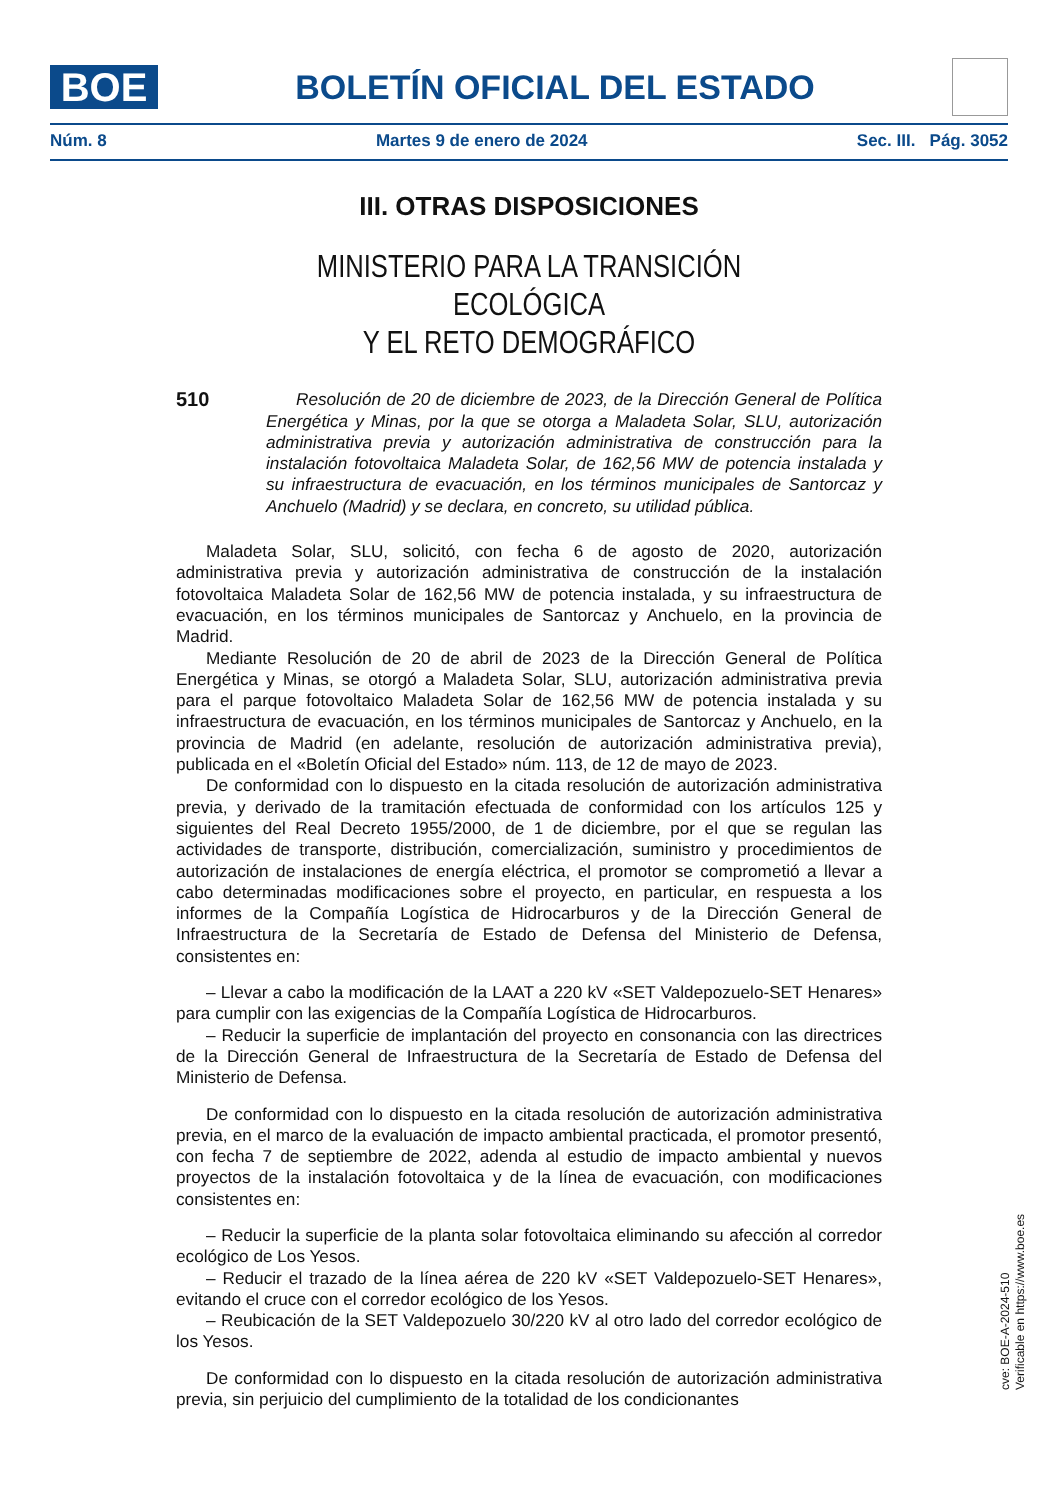BOE
BOLETÍN OFICIAL DEL ESTADO
Núm. 8 Martes 9 de enero de 2024 Sec. III. Pág. 3052
III. OTRAS DISPOSICIONES
MINISTERIO PARA LA TRANSICIÓN ECOLÓGICA
Y EL RETO DEMOGRÁFICO
510
Resolución de 20 de diciembre de 2023, de la Dirección General de Política Energética y Minas, por la que se otorga a Maladeta Solar, SLU, autorización administrativa previa y autorización administrativa de construcción para la instalación fotovoltaica Maladeta Solar, de 162,56 MW de potencia instalada y su infraestructura de evacuación, en los términos municipales de Santorcaz y Anchuelo (Madrid) y se declara, en concreto, su utilidad pública.
Maladeta Solar, SLU, solicitó, con fecha 6 de agosto de 2020, autorización administrativa previa y autorización administrativa de construcción de la instalación fotovoltaica Maladeta Solar de 162,56 MW de potencia instalada, y su infraestructura de evacuación, en los términos municipales de Santorcaz y Anchuelo, en la provincia de Madrid.
Mediante Resolución de 20 de abril de 2023 de la Dirección General de Política Energética y Minas, se otorgó a Maladeta Solar, SLU, autorización administrativa previa para el parque fotovoltaico Maladeta Solar de 162,56 MW de potencia instalada y su infraestructura de evacuación, en los términos municipales de Santorcaz y Anchuelo, en la provincia de Madrid (en adelante, resolución de autorización administrativa previa), publicada en el «Boletín Oficial del Estado» núm. 113, de 12 de mayo de 2023.
De conformidad con lo dispuesto en la citada resolución de autorización administrativa previa, y derivado de la tramitación efectuada de conformidad con los artículos 125 y siguientes del Real Decreto 1955/2000, de 1 de diciembre, por el que se regulan las actividades de transporte, distribución, comercialización, suministro y procedimientos de autorización de instalaciones de energía eléctrica, el promotor se comprometió a llevar a cabo determinadas modificaciones sobre el proyecto, en particular, en respuesta a los informes de la Compañía Logística de Hidrocarburos y de la Dirección General de Infraestructura de la Secretaría de Estado de Defensa del Ministerio de Defensa, consistentes en:
– Llevar a cabo la modificación de la LAAT a 220 kV «SET Valdepozuelo-SET Henares» para cumplir con las exigencias de la Compañía Logística de Hidrocarburos.
– Reducir la superficie de implantación del proyecto en consonancia con las directrices de la Dirección General de Infraestructura de la Secretaría de Estado de Defensa del Ministerio de Defensa.
De conformidad con lo dispuesto en la citada resolución de autorización administrativa previa, en el marco de la evaluación de impacto ambiental practicada, el promotor presentó, con fecha 7 de septiembre de 2022, adenda al estudio de impacto ambiental y nuevos proyectos de la instalación fotovoltaica y de la línea de evacuación, con modificaciones consistentes en:
– Reducir la superficie de la planta solar fotovoltaica eliminando su afección al corredor ecológico de Los Yesos.
– Reducir el trazado de la línea aérea de 220 kV «SET Valdepozuelo-SET Henares», evitando el cruce con el corredor ecológico de los Yesos.
– Reubicación de la SET Valdepozuelo 30/220 kV al otro lado del corredor ecológico de los Yesos.
De conformidad con lo dispuesto en la citada resolución de autorización administrativa previa, sin perjuicio del cumplimiento de la totalidad de los condicionantes
cve: BOE-A-2024-510
Verificable en https://www.boe.es